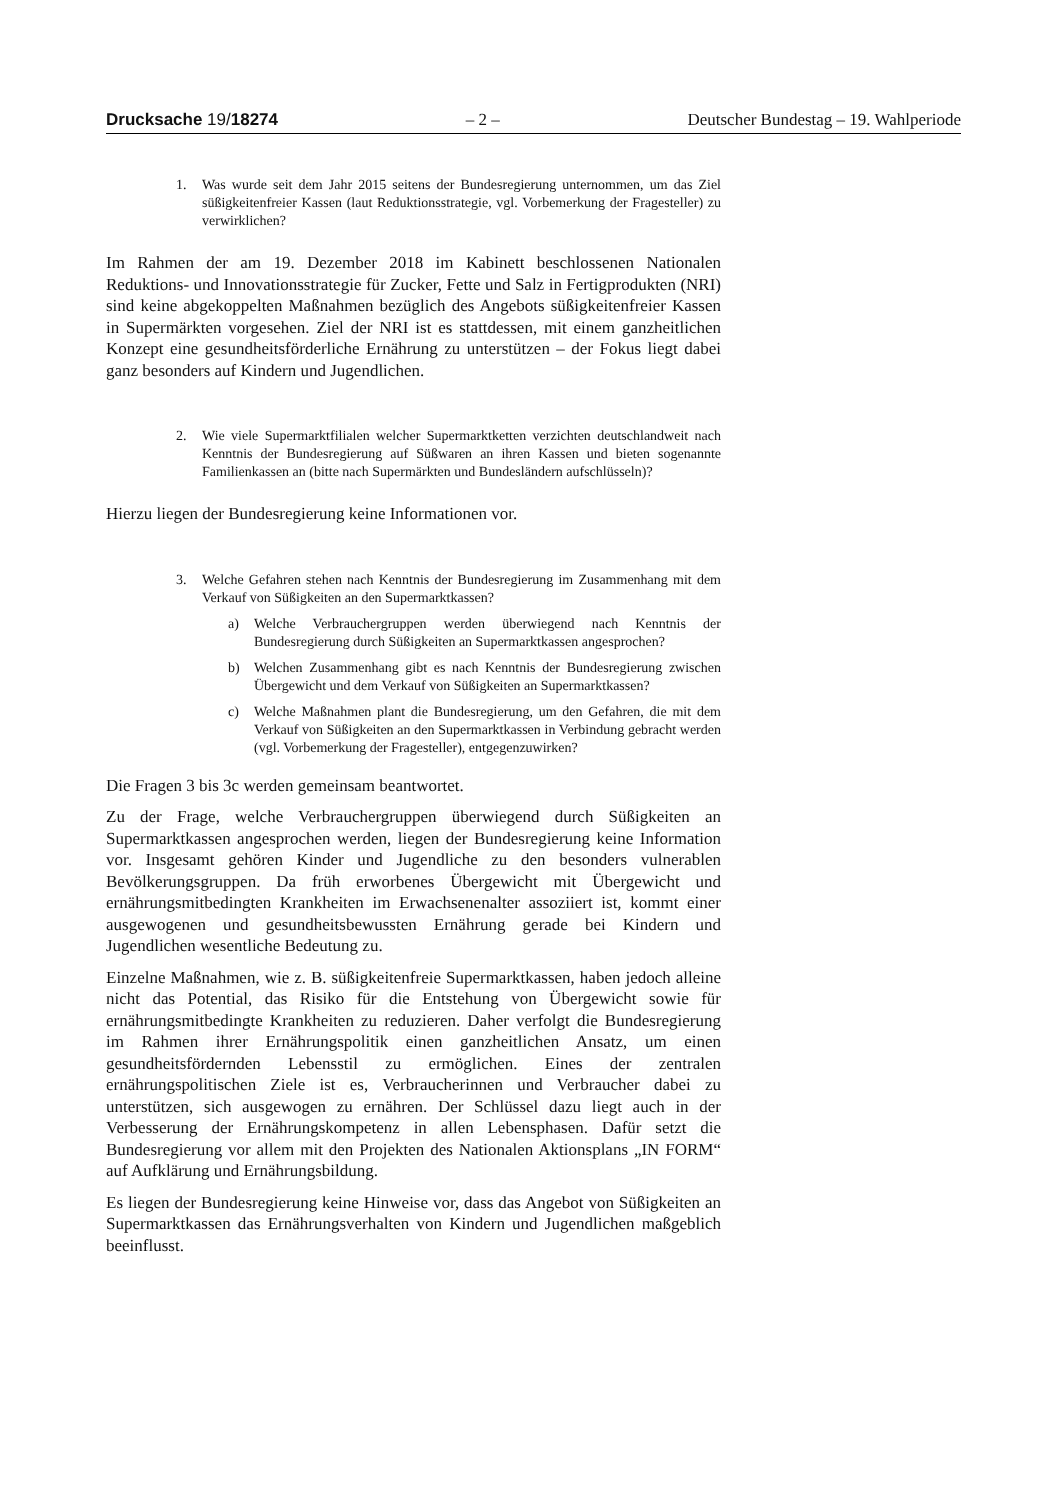Drucksache 19/18274 – 2 – Deutscher Bundestag – 19. Wahlperiode
1. Was wurde seit dem Jahr 2015 seitens der Bundesregierung unternommen, um das Ziel süßigkeitenfreier Kassen (laut Reduktionsstrategie, vgl. Vorbemerkung der Fragesteller) zu verwirklichen?
Im Rahmen der am 19. Dezember 2018 im Kabinett beschlossenen Nationalen Reduktions- und Innovationsstrategie für Zucker, Fette und Salz in Fertigprodukten (NRI) sind keine abgekoppelten Maßnahmen bezüglich des Angebots süßigkeitenfreier Kassen in Supermärkten vorgesehen. Ziel der NRI ist es stattdessen, mit einem ganzheitlichen Konzept eine gesundheitsförderliche Ernährung zu unterstützen – der Fokus liegt dabei ganz besonders auf Kindern und Jugendlichen.
2. Wie viele Supermarktfilialen welcher Supermarktketten verzichten deutschlandweit nach Kenntnis der Bundesregierung auf Süßwaren an ihren Kassen und bieten sogenannte Familienkassen an (bitte nach Supermärkten und Bundesländern aufschlüsseln)?
Hierzu liegen der Bundesregierung keine Informationen vor.
3. Welche Gefahren stehen nach Kenntnis der Bundesregierung im Zusammenhang mit dem Verkauf von Süßigkeiten an den Supermarktkassen?
a) Welche Verbrauchergruppen werden überwiegend nach Kenntnis der Bundesregierung durch Süßigkeiten an Supermarktkassen angesprochen?
b) Welchen Zusammenhang gibt es nach Kenntnis der Bundesregierung zwischen Übergewicht und dem Verkauf von Süßigkeiten an Supermarktkassen?
c) Welche Maßnahmen plant die Bundesregierung, um den Gefahren, die mit dem Verkauf von Süßigkeiten an den Supermarktkassen in Verbindung gebracht werden (vgl. Vorbemerkung der Fragesteller), entgegenzuwirken?
Die Fragen 3 bis 3c werden gemeinsam beantwortet.
Zu der Frage, welche Verbrauchergruppen überwiegend durch Süßigkeiten an Supermarktkassen angesprochen werden, liegen der Bundesregierung keine Information vor. Insgesamt gehören Kinder und Jugendliche zu den besonders vulnerablen Bevölkerungsgruppen. Da früh erworbenes Übergewicht mit Übergewicht und ernährungsmitbedingten Krankheiten im Erwachsenenalter assoziiert ist, kommt einer ausgewogenen und gesundheitsbewussten Ernährung gerade bei Kindern und Jugendlichen wesentliche Bedeutung zu.
Einzelne Maßnahmen, wie z. B. süßigkeitenfreie Supermarktkassen, haben jedoch alleine nicht das Potential, das Risiko für die Entstehung von Übergewicht sowie für ernährungsmitbedingte Krankheiten zu reduzieren. Daher verfolgt die Bundesregierung im Rahmen ihrer Ernährungspolitik einen ganzheitlichen Ansatz, um einen gesundheitsfördernden Lebensstil zu ermöglichen. Eines der zentralen ernährungspolitischen Ziele ist es, Verbraucherinnen und Verbraucher dabei zu unterstützen, sich ausgewogen zu ernähren. Der Schlüssel dazu liegt auch in der Verbesserung der Ernährungskompetenz in allen Lebensphasen. Dafür setzt die Bundesregierung vor allem mit den Projekten des Nationalen Aktionsplans „IN FORM“ auf Aufklärung und Ernährungsbildung.
Es liegen der Bundesregierung keine Hinweise vor, dass das Angebot von Süßigkeiten an Supermarktkassen das Ernährungsverhalten von Kindern und Jugendlichen maßgeblich beeinflusst.